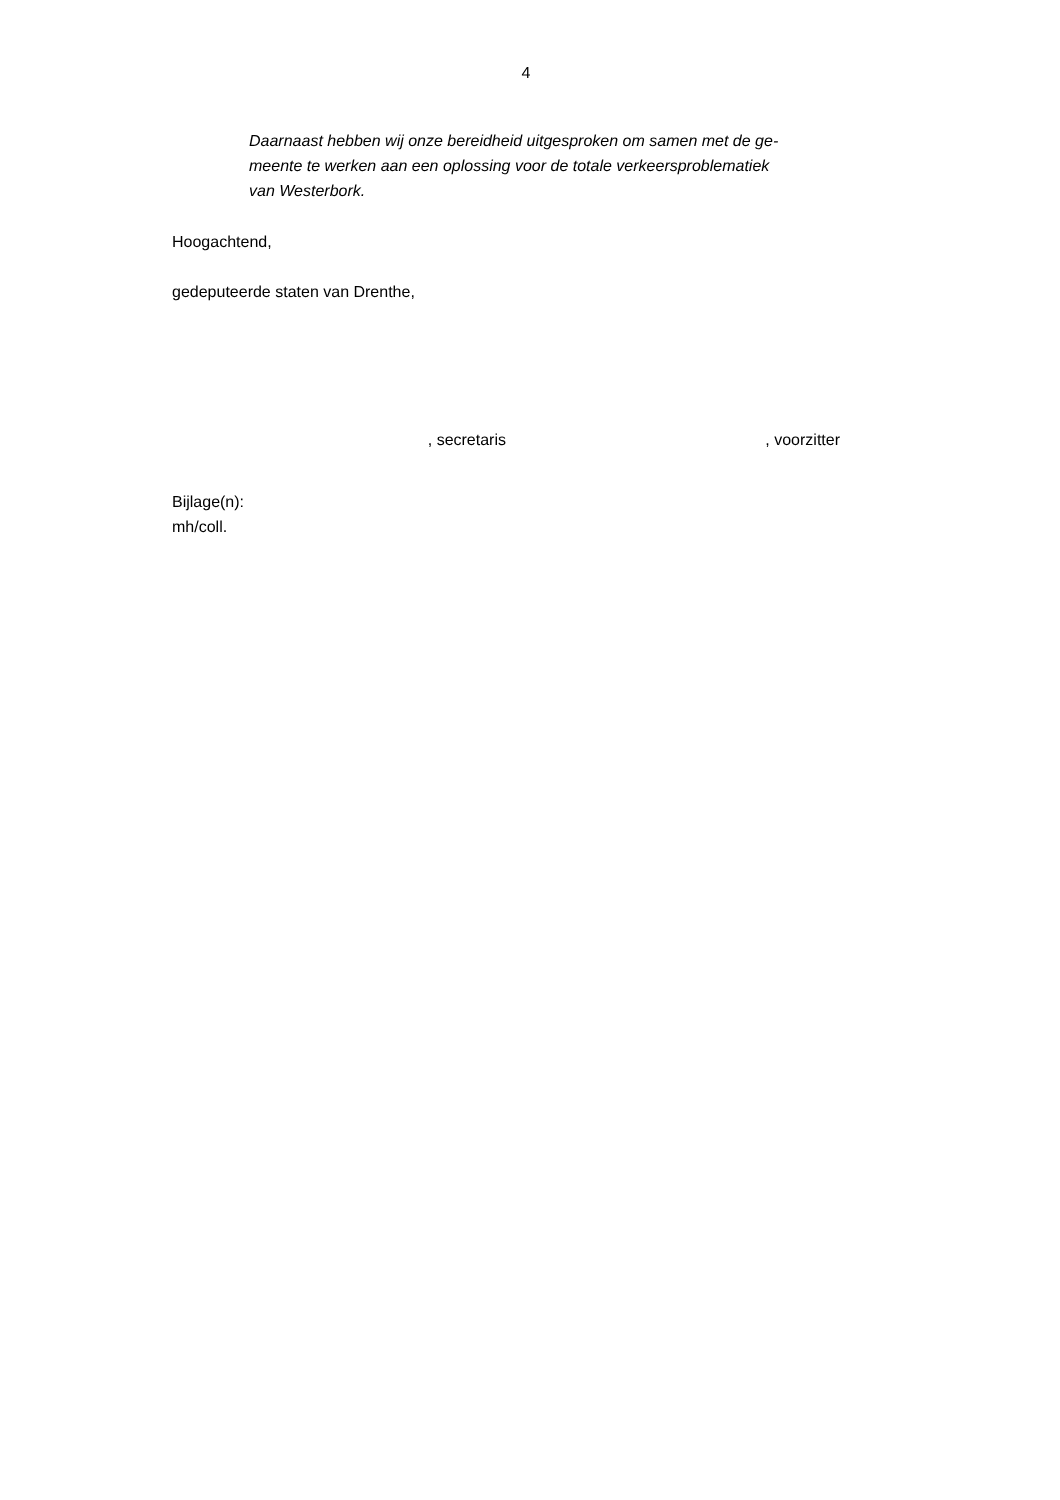4
Daarnaast hebben wij onze bereidheid uitgesproken om samen met de ge-
meente te werken aan een oplossing voor de totale verkeersproblematiek
van Westerbork.
Hoogachtend,
gedeputeerde staten van Drenthe,
, secretaris , voorzitter
Bijlage(n):
mh/coll.